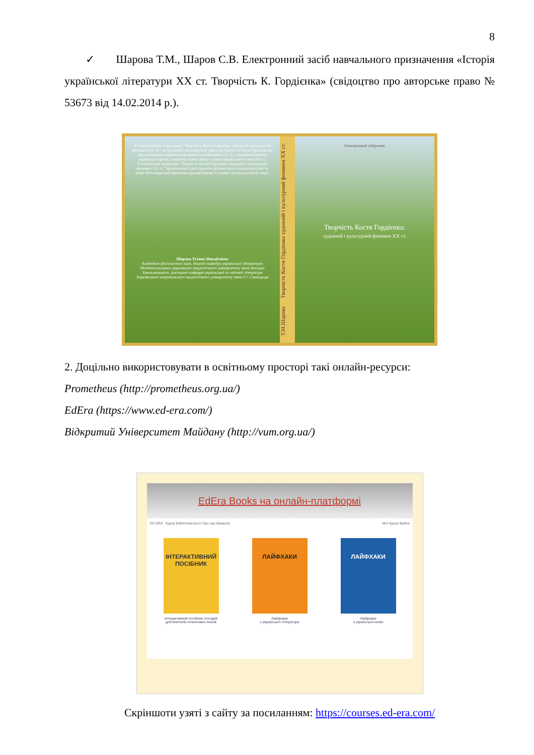8
✓ Шарова Т.М., Шаров С.В. Електронний засіб навчального призначення «Історія української літератури ХХ ст. Творчість К. Гордієнка» (свідоцтво про авторське право № 53673 від 14.02.2014 р.).
У електронному підручнику “Творчість Костя Гордієнка: художній і культурний феномен ХХ ст.” зосереджено максимальну увагу на творчості Кості Гордієнка як представника старшого покоління письменників ХХ ст., основоположника радянської прози, головною темою якого є показ українського села ХХ ст. Електронний підручник “Творчість Костя Гордієнка: художній і культурний феномен ХХ ст.” призначений для студентів філологічних спеціальностей та може бути корисний вчителям-предметникам та учням загальноосвітніх шкіл.
Шарова Тетяна Михайлівна
Кандидат філологічних наук, доцент кафедри української літератури Мелітопольського державного педагогічного університету імені Богдана Хмельницького, докторант кафедри української та світової літератури Харківського національного педагогічного університету імені Г.С.Сковороди
Т.М.Шарова Творчість Костя Гордієнка художній і культурний феномен ХХ ст.
Електронний підручник
Творчість Костя Гордієнка:
художній і культурний феномен ХХ ст.
2. Доцільно використовувати в освітньому просторі такі онлайн-ресурси:
Prometheus (http://prometheus.org.ua/)
EdEra (https://www.ed-era.com/)
Відкритий Університет Майдану (http://vum.org.ua/)
EdEra Books на онлайн-платформі
ED ERA Курси Бібліотека Блог Про нас Вакансії Мої Курси Вийти
ІНТЕРАКТИВНИЙ ПОСІБНИК
Інтерактивний посібник-глосарій
для вчителів початкових класів
ЛАЙФХАКИ
Лайфхаки
з української літератури
ЛАЙФХАКИ
Лайфхаки
з української мови
Скріншоти узяті з сайту за посиланням: https://courses.ed-era.com/